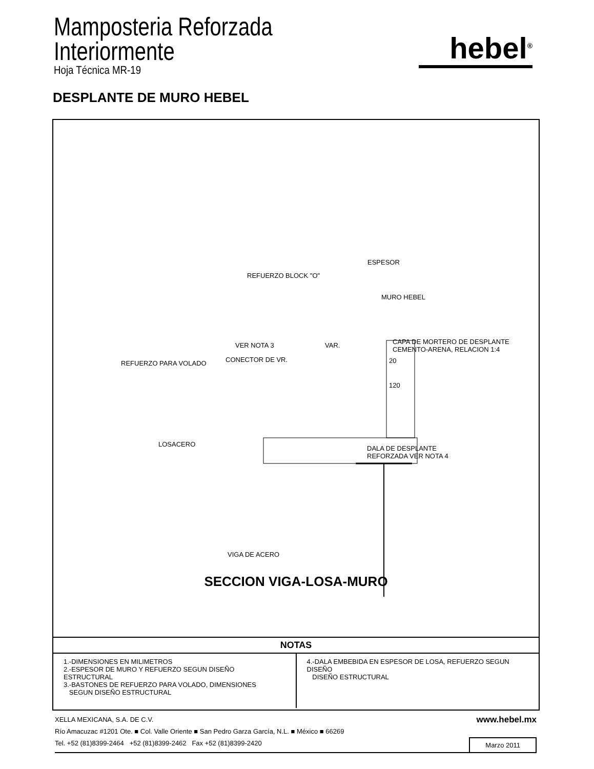Mamposteria Reforzada
Interiormente
Hoja Técnica MR-19
hebel<sup>®</sup>
DESPLANTE DE MURO HEBEL
ESPESOR
REFUERZO BLOCK "O"
MURO HEBEL
CAPA DE MORTERO DE DESPLANTE
CEMENTO-ARENA, RELACION 1:4
VER NOTA 3 VAR.
CONECTOR DE VR.
REFUERZO PARA VOLADO 20
120
LOSACERO
DALA DE DESPLANTE
REFORZADA VER NOTA 4
VIGA DE ACERO
SECCION VIGA-LOSA-MURO
NOTAS
1.-DIMENSIONES EN MILIMETROS
2.-ESPESOR DE MURO Y REFUERZO SEGUN DISEÑO ESTRUCTURAL
3.-BASTONES DE REFUERZO PARA VOLADO, DIMENSIONES
SEGUN DISEÑO ESTRUCTURAL
4.-DALA EMBEBIDA EN ESPESOR DE LOSA, REFUERZO SEGUN DISEÑO
DISEÑO ESTRUCTURAL
XELLA MEXICANA, S.A. DE C.V. www.hebel.mx
Río Amacuzac #1201 Ote. ■ Col. Valle Oriente ■ San Pedro Garza García, N.L. ■ México ■ 66269
Tel. +52 (81)8399-2464 +52 (81)8399-2462 Fax +52 (81)8399-2420 Marzo 2011